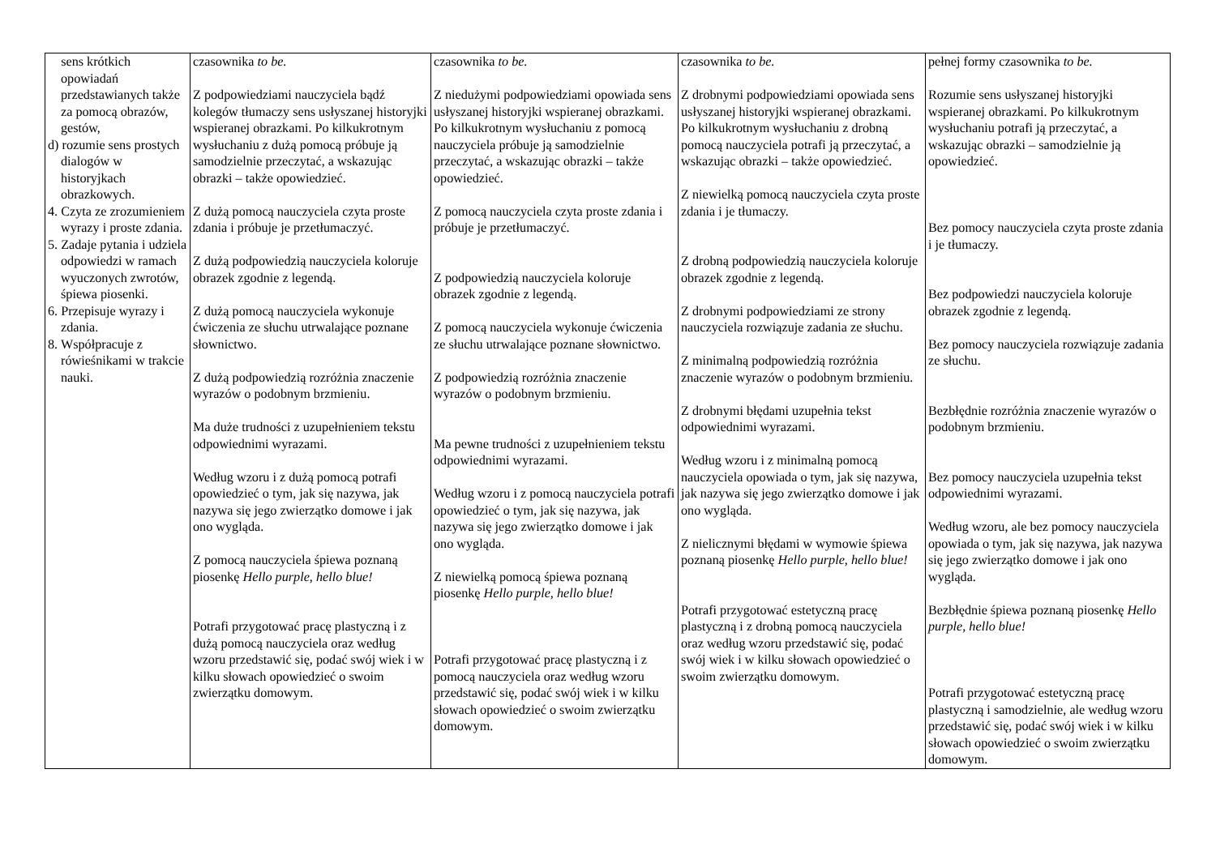| sens krótkich opowiadań przedstawianych także za pomocą obrazów, gestów, d) rozumie sens prostych dialogów w historyjkach obrazkowych. 4. Czyta ze zrozumieniem wyrazy i proste zdania. 5. Zadaje pytania i udziela odpowiedzi w ramach wyuczonych zwrotów, śpiewa piosenki. 6. Przepisuje wyrazy i zdania. 8. Współpracuje z rówieśnikami w trakcie nauki. | czasownika to be. Z podpowiedziami nauczyciela bądź kolegów tłumaczy sens usłyszanej historyjki wspieranej obrazkami. Po kilkukrotnym wysłuchaniu z dużą pomocą próbuje ją samodzielnie przeczytać, a wskazując obrazki – także opowiedzieć. Z dużą pomocą nauczyciela czyta proste zdania i próbuje je przetłumaczyć. Z dużą podpowiedzią nauczyciela koloruje obrazek zgodnie z legendą. Z dużą pomocą nauczyciela wykonuje ćwiczenia ze słuchu utrwalające poznane słownictwo. Z dużą podpowiedzią rozróżnia znaczenie wyrazów o podobnym brzmieniu. Ma duże trudności z uzupełnieniem tekstu odpowiednimi wyrazami. Według wzoru i z dużą pomocą potrafi opowiedzieć o tym, jak się nazywa, jak nazywa się jego zwierzątko domowe i jak ono wygląda. Z pomocą nauczyciela śpiewa poznaną piosenkę Hello purple, hello blue! Potrafi przygotować pracę plastyczną i z dużą pomocą nauczyciela oraz według wzoru przedstawić się, podać swój wiek i w kilku słowach opowiedzieć o swoim zwierzątku domowym. | czasownika to be. Z niedużymi podpowiedziami opowiada sens usłyszanej historyjki wspieranej obrazkami. Po kilkukrotnym wysłuchaniu z pomocą nauczyciela próbuje ją samodzielnie przeczytać, a wskazując obrazki – także opowiedzieć. Z pomocą nauczyciela czyta proste zdania i próbuje je przetłumaczyć. Z podpowiedzią nauczyciela koloruje obrazek zgodnie z legendą. Z pomocą nauczyciela wykonuje ćwiczenia ze słuchu utrwalające poznane słownictwo. Z podpowiedzią rozróżnia znaczenie wyrazów o podobnym brzmieniu. Ma pewne trudności z uzupełnieniem tekstu odpowiednimi wyrazami. Według wzoru i z pomocą nauczyciela potrafi opowiedzieć o tym, jak się nazywa, jak nazywa się jego zwierzątko domowe i jak ono wygląda. Z niewielką pomocą śpiewa poznaną piosenkę Hello purple, hello blue! Potrafi przygotować pracę plastyczną i z pomocą nauczyciela oraz według wzoru przedstawić się, podać swój wiek i w kilku słowach opowiedzieć o swoim zwierzątku domowym. | czasownika to be. Z drobnymi podpowiedziami opowiada sens usłyszanej historyjki wspieranej obrazkami. Po kilkukrotnym wysłuchaniu z drobną pomocą nauczyciela potrafi ją przeczytać, a wskazując obrazki – także opowiedzieć. Z niewielką pomocą nauczyciela czyta proste zdania i je tłumaczy. Z drobną podpowiedzią nauczyciela koloruje obrazek zgodnie z legendą. Z drobnymi podpowiedziami ze strony nauczyciela rozwiązuje zadania ze słuchu. Z minimalną podpowiedzią rozróżnia znaczenie wyrazów o podobnym brzmieniu. Z drobnymi błędami uzupełnia tekst odpowiednimi wyrazami. Według wzoru i z minimalną pomocą nauczyciela opowiada o tym, jak się nazywa, jak nazywa się jego zwierzątko domowe i jak ono wygląda. Z nielicznymi błędami w wymowie śpiewa poznaną piosenkę Hello purple, hello blue! Potrafi przygotować estetyczną pracę plastyczną i z drobną pomocą nauczyciela oraz według wzoru przedstawić się, podać swój wiek i w kilku słowach opowiedzieć o swoim zwierzątku domowym. | pełnej formy czasownika to be. Rozumie sens usłyszanej historyjki wspieranej obrazkami. Po kilkukrotnym wysłuchaniu potrafi ją przeczytać, a wskazując obrazki – samodzielnie ją opowiedzieć. Bez pomocy nauczyciela czyta proste zdania i je tłumaczy. Bez podpowiedzi nauczyciela koloruje obrazek zgodnie z legendą. Bez pomocy nauczyciela rozwiązuje zadania ze słuchu. Bezbłędnie rozróżnia znaczenie wyrazów o podobnym brzmieniu. Bez pomocy nauczyciela uzupełnia tekst odpowiednimi wyrazami. Według wzoru, ale bez pomocy nauczyciela opowiada o tym, jak się nazywa, jak nazywa się jego zwierzątko domowe i jak ono wygląda. Bezbłędnie śpiewa poznaną piosenkę Hello purple, hello blue! Potrafi przygotować estetyczną pracę plastyczną i samodzielnie, ale według wzoru przedstawić się, podać swój wiek i w kilku słowach opowiedzieć o swoim zwierzątku domowym. |